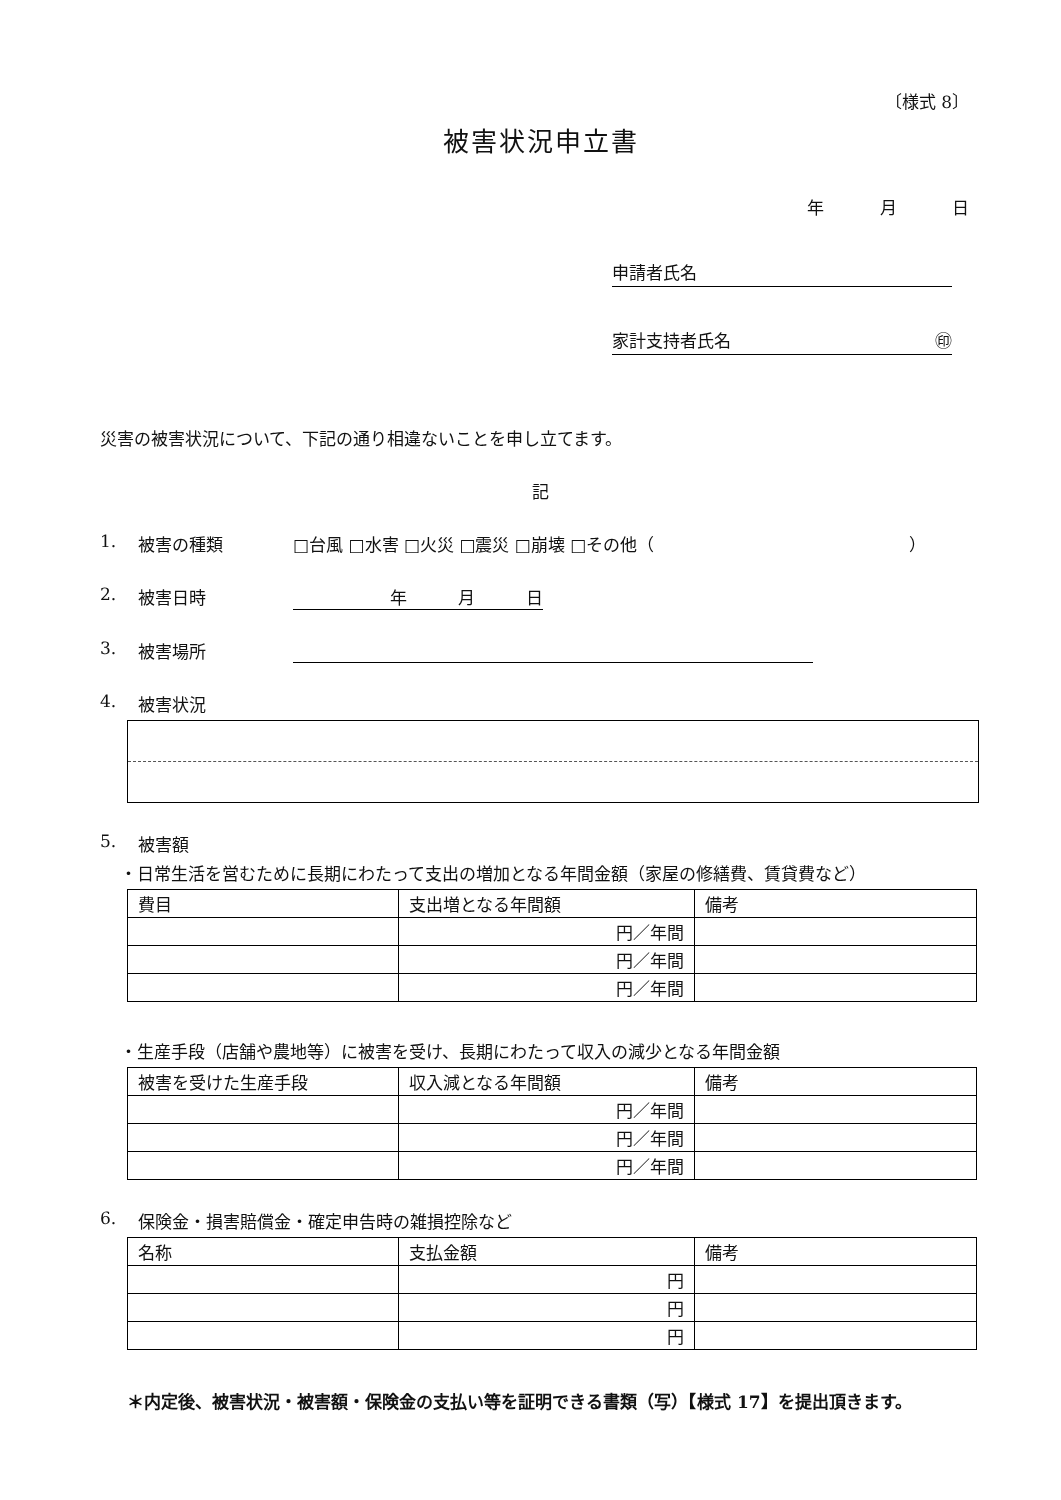〔様式 8〕
被害状況申立書
年 月 日
申請者氏名
家計支持者氏名 ㊞
災害の被害状況について、下記の通り相違ないことを申し立てます。
記
1. 被害の種類 □台風 □水害 □火災 □震災 □崩壊 □その他（　　　　　　　　　　　　　　　）
2. 被害日時 年　　　月　　　日
3. 被害場所
4. 被害状況
5. 被害額
・日常生活を営むために長期にわたって支出の増加となる年間金額（家屋の修繕費、賃貸費など）
| 費目 | 支出増となる年間額 | 備考 |
| --- | --- | --- |
| | 円／年間 | |
| | 円／年間 | |
| | 円／年間 | |
・生産手段（店舗や農地等）に被害を受け、長期にわたって収入の減少となる年間金額
| 被害を受けた生産手段 | 収入減となる年間額 | 備考 |
| --- | --- | --- |
| | 円／年間 | |
| | 円／年間 | |
| | 円／年間 | |
6. 保険金・損害賠償金・確定申告時の雑損控除など
| 名称 | 支払金額 | 備考 |
| --- | --- | --- |
| | 円 | |
| | 円 | |
| | 円 | |
＊内定後、被害状況・被害額・保険金の支払い等を証明できる書類（写）【様式 17】を提出頂きます。